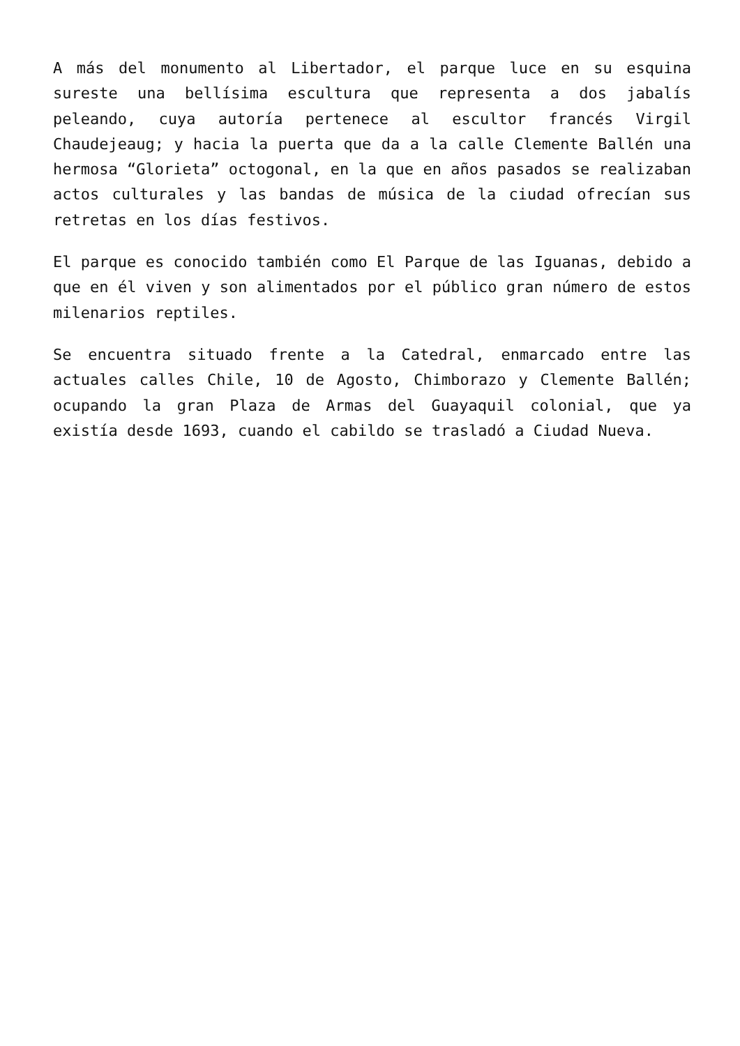A más del monumento al Libertador, el parque luce en su esquina sureste una bellísima escultura que representa a dos jabalís peleando, cuya autoría pertenece al escultor francés Virgil Chaudejeaug; y hacia la puerta que da a la calle Clemente Ballén una hermosa “Glorieta” octogonal, en la que en años pasados se realizaban actos culturales y las bandas de música de la ciudad ofrecían sus retretas en los días festivos.
El parque es conocido también como El Parque de las Iguanas, debido a que en él viven y son alimentados por el público gran número de estos milenarios reptiles.
Se encuentra situado frente a la Catedral, enmarcado entre las actuales calles Chile, 10 de Agosto, Chimborazo y Clemente Ballén; ocupando la gran Plaza de Armas del Guayaquil colonial, que ya existía desde 1693, cuando el cabildo se trasladó a Ciudad Nueva.